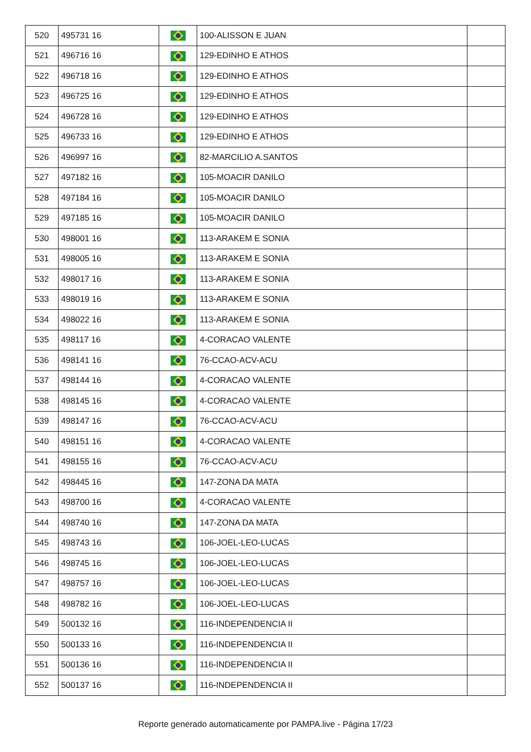| 520 | 495731 16 | | 100-ALISSON E JUAN | |
| 521 | 496716 16 | | 129-EDINHO E ATHOS | |
| 522 | 496718 16 | | 129-EDINHO E ATHOS | |
| 523 | 496725 16 | | 129-EDINHO E ATHOS | |
| 524 | 496728 16 | | 129-EDINHO E ATHOS | |
| 525 | 496733 16 | | 129-EDINHO E ATHOS | |
| 526 | 496997 16 | | 82-MARCILIO A.SANTOS | |
| 527 | 497182 16 | | 105-MOACIR DANILO | |
| 528 | 497184 16 | | 105-MOACIR DANILO | |
| 529 | 497185 16 | | 105-MOACIR DANILO | |
| 530 | 498001 16 | | 113-ARAKEM E SONIA | |
| 531 | 498005 16 | | 113-ARAKEM E SONIA | |
| 532 | 498017 16 | | 113-ARAKEM E SONIA | |
| 533 | 498019 16 | | 113-ARAKEM E SONIA | |
| 534 | 498022 16 | | 113-ARAKEM E SONIA | |
| 535 | 498117 16 | | 4-CORACAO VALENTE | |
| 536 | 498141 16 | | 76-CCAO-ACV-ACU | |
| 537 | 498144 16 | | 4-CORACAO VALENTE | |
| 538 | 498145 16 | | 4-CORACAO VALENTE | |
| 539 | 498147 16 | | 76-CCAO-ACV-ACU | |
| 540 | 498151 16 | | 4-CORACAO VALENTE | |
| 541 | 498155 16 | | 76-CCAO-ACV-ACU | |
| 542 | 498445 16 | | 147-ZONA DA MATA | |
| 543 | 498700 16 | | 4-CORACAO VALENTE | |
| 544 | 498740 16 | | 147-ZONA DA MATA | |
| 545 | 498743 16 | | 106-JOEL-LEO-LUCAS | |
| 546 | 498745 16 | | 106-JOEL-LEO-LUCAS | |
| 547 | 498757 16 | | 106-JOEL-LEO-LUCAS | |
| 548 | 498782 16 | | 106-JOEL-LEO-LUCAS | |
| 549 | 500132 16 | | 116-INDEPENDENCIA II | |
| 550 | 500133 16 | | 116-INDEPENDENCIA II | |
| 551 | 500136 16 | | 116-INDEPENDENCIA II | |
| 552 | 500137 16 | | 116-INDEPENDENCIA II | |
Reporte generado automaticamente por PAMPA.live - Página 17/23